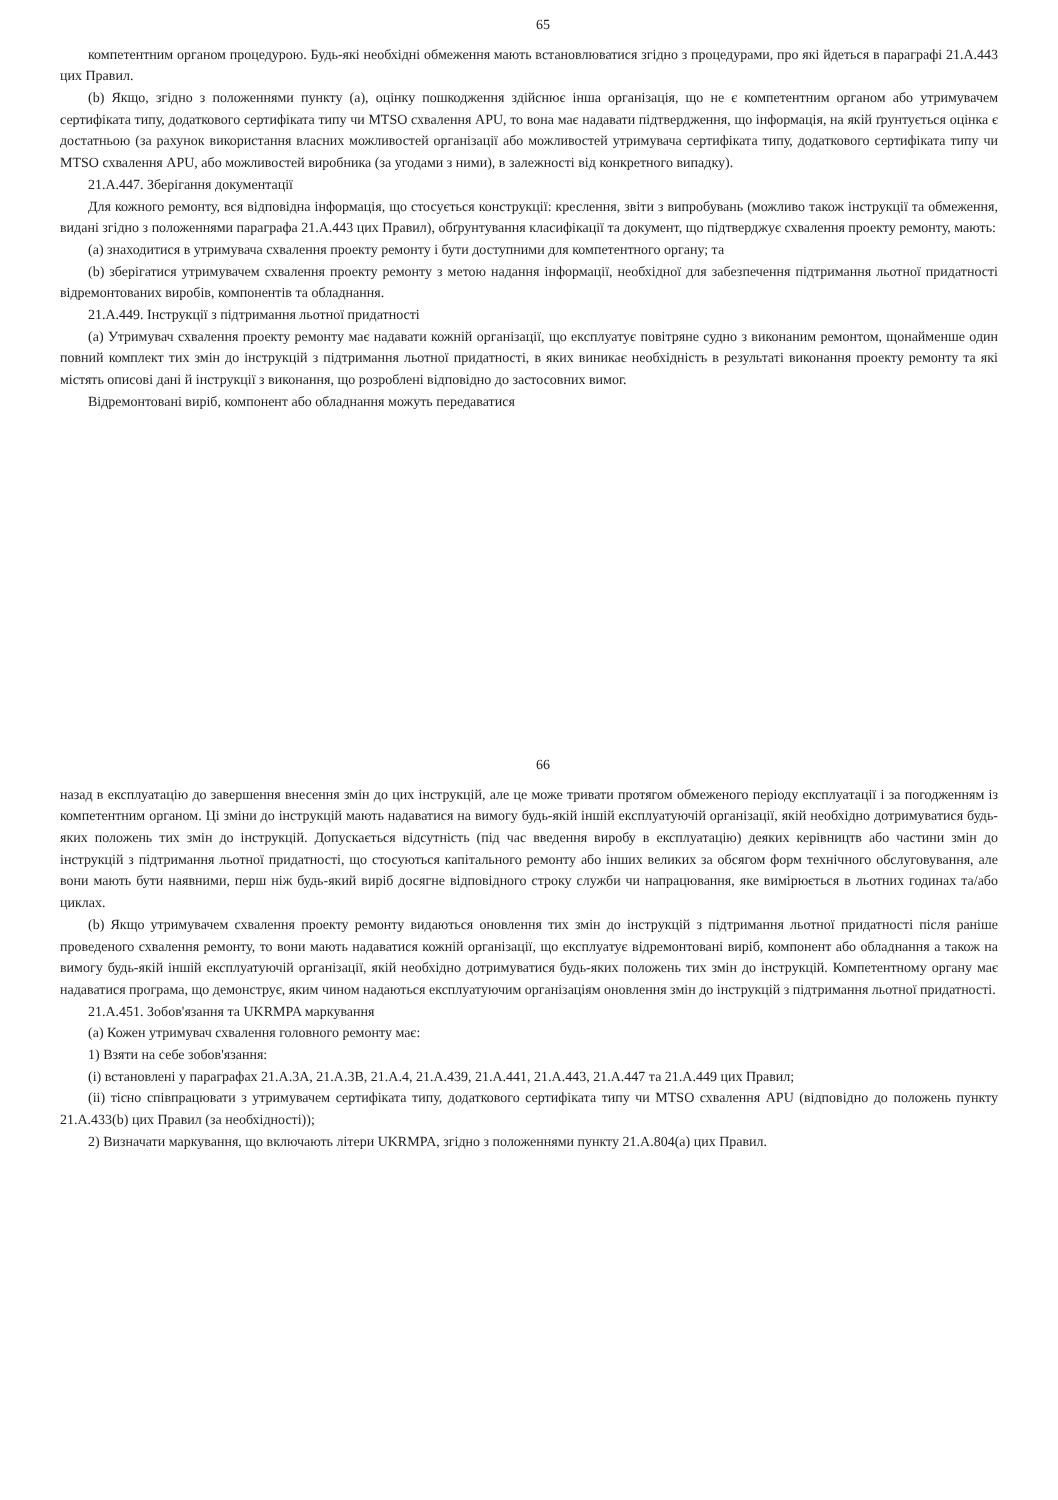65
компетентним органом процедурою. Будь-які необхідні обмеження мають встановлюватися згідно з процедурами, про які йдеться в параграфі 21.A.443 цих Правил.
(b) Якщо, згідно з положеннями пункту (a), оцінку пошкодження здійснює інша організація, що не є компетентним органом або утримувачем сертифіката типу, додаткового сертифіката типу чи MTSO схвалення APU, то вона має надавати підтвердження, що інформація, на якій ґрунтується оцінка є достатньою (за рахунок використання власних можливостей організації або можливостей утримувача сертифіката типу, додаткового сертифіката типу чи MTSO схвалення APU, або можливостей виробника (за угодами з ними), в залежності від конкретного випадку).
21.A.447. Зберігання документації
Для кожного ремонту, вся відповідна інформація, що стосується конструкції: креслення, звіти з випробувань (можливо також інструкції та обмеження, видані згідно з положеннями параграфа 21.A.443 цих Правил), обґрунтування класифікації та документ, що підтверджує схвалення проекту ремонту, мають:
(a) знаходитися в утримувача схвалення проекту ремонту і бути доступними для компетентного органу; та
(b) зберігатися утримувачем схвалення проекту ремонту з метою надання інформації, необхідної для забезпечення підтримання льотної придатності відремонтованих виробів, компонентів та обладнання.
21.A.449. Інструкції з підтримання льотної придатності
(a) Утримувач схвалення проекту ремонту має надавати кожній організації, що експлуатує повітряне судно з виконаним ремонтом, щонайменше один повний комплект тих змін до інструкцій з підтримання льотної придатності, в яких виникає необхідність в результаті виконання проекту ремонту та які містять описові дані й інструкції з виконання, що розроблені відповідно до застосовних вимог.
Відремонтовані виріб, компонент або обладнання можуть передаватися
66
назад в експлуатацію до завершення внесення змін до цих інструкцій, але це може тривати протягом обмеженого періоду експлуатації і за погодженням із компетентним органом. Ці зміни до інструкцій мають надаватися на вимогу будь-якій іншій експлуатуючій організації, якій необхідно дотримуватися будь-яких положень тих змін до інструкцій. Допускається відсутність (під час введення виробу в експлуатацію) деяких керівництв або частини змін до інструкцій з підтримання льотної придатності, що стосуються капітального ремонту або інших великих за обсягом форм технічного обслуговування, але вони мають бути наявними, перш ніж будь-який виріб досягне відповідного строку служби чи напрацювання, яке вимірюється в льотних годинах та/або циклах.
(b) Якщо утримувачем схвалення проекту ремонту видаються оновлення тих змін до інструкцій з підтримання льотної придатності після раніше проведеного схвалення ремонту, то вони мають надаватися кожній організації, що експлуатує відремонтовані виріб, компонент або обладнання а також на вимогу будь-якій іншій експлуатуючій організації, якій необхідно дотримуватися будь-яких положень тих змін до інструкцій. Компетентному органу має надаватися програма, що демонструє, яким чином надаються експлуатуючим організаціям оновлення змін до інструкцій з підтримання льотної придатності.
21.A.451. Зобов'язання та UKRMPA маркування
(a) Кожен утримувач схвалення головного ремонту має:
1) Взяти на себе зобов'язання:
(i) встановлені у параграфах 21.A.3A, 21.A.3B, 21.A.4, 21.A.439, 21.A.441, 21.A.443, 21.A.447 та 21.A.449 цих Правил;
(ii) тісно співпрацювати з утримувачем сертифіката типу, додаткового сертифіката типу чи MTSO схвалення APU (відповідно до положень пункту 21.A.433(b) цих Правил (за необхідності));
2) Визначати маркування, що включають літери UKRMPA, згідно з положеннями пункту 21.A.804(a) цих Правил.